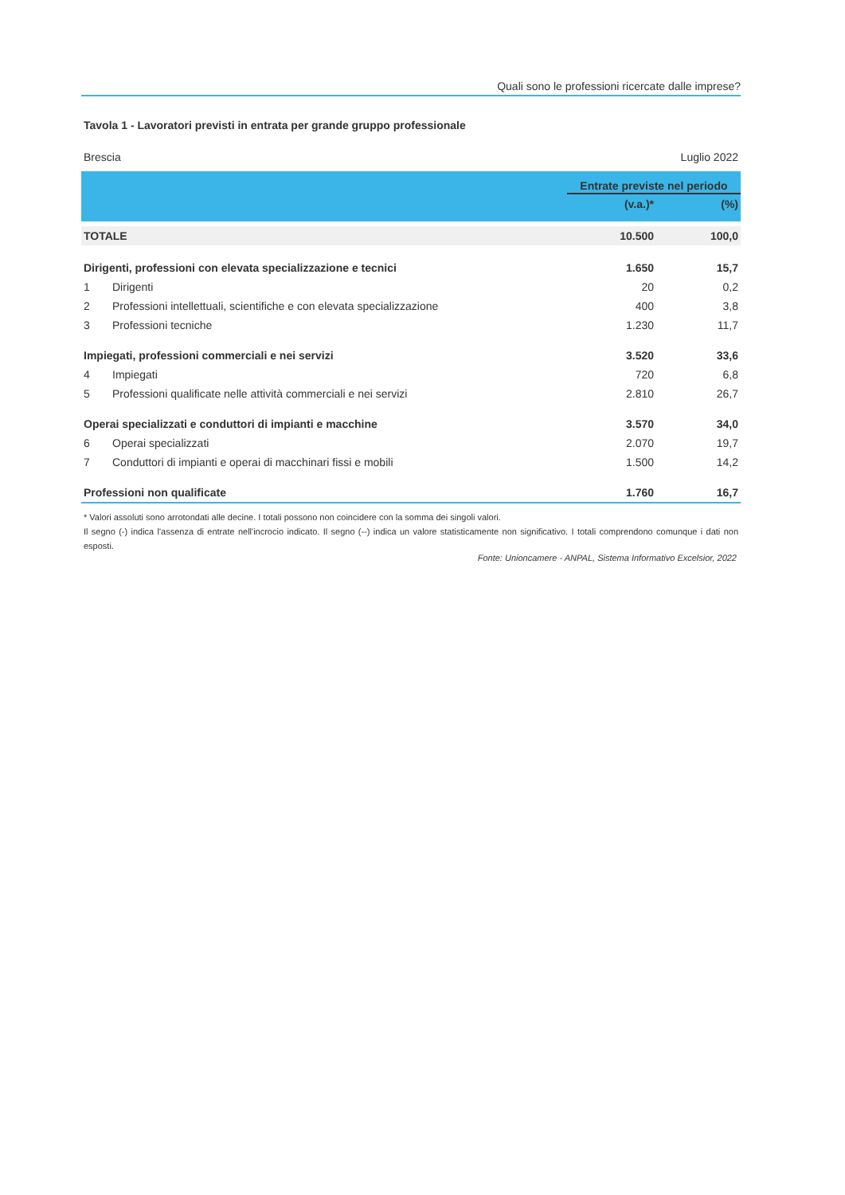Quali sono le professioni ricercate dalle imprese?
Tavola 1 - Lavoratori previsti in entrata per grande gruppo professionale
Brescia Luglio 2022
| | | Entrate previste nel periodo | |
| --- | --- | --- | --- |
| | | (v.a.)* | (%) |
| TOTALE | | 10.500 | 100,0 |
| Dirigenti, professioni con elevata specializzazione e tecnici | | 1.650 | 15,7 |
| 1 | Dirigenti | 20 | 0,2 |
| 2 | Professioni intellettuali, scientifiche e con elevata specializzazione | 400 | 3,8 |
| 3 | Professioni tecniche | 1.230 | 11,7 |
| Impiegati, professioni commerciali e nei servizi | | 3.520 | 33,6 |
| 4 | Impiegati | 720 | 6,8 |
| 5 | Professioni qualificate nelle attività commerciali e nei servizi | 2.810 | 26,7 |
| Operai specializzati e conduttori di impianti e macchine | | 3.570 | 34,0 |
| 6 | Operai specializzati | 2.070 | 19,7 |
| 7 | Conduttori di impianti e operai di macchinari fissi e mobili | 1.500 | 14,2 |
| Professioni non qualificate | | 1.760 | 16,7 |
* Valori assoluti sono arrotondati alle decine. I totali possono non coincidere con la somma dei singoli valori.
Il segno (-) indica l'assenza di entrate nell'incrocio indicato. Il segno (--) indica un valore statisticamente non significativo. I totali comprendono comunque i dati non esposti.
Fonte: Unioncamere - ANPAL, Sistema Informativo Excelsior, 2022